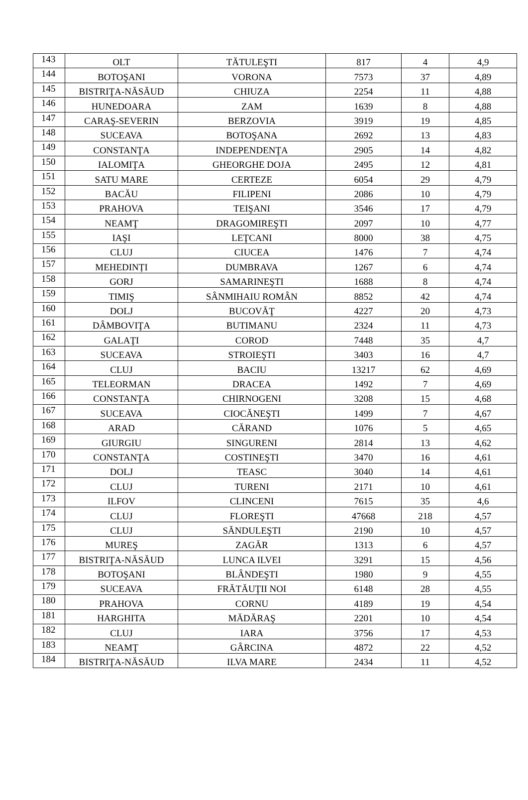| 143 | OLT | TĂTULEŞTI | 817 | 4 | 4,9 |
| 144 | BOTOŞANI | VORONA | 7573 | 37 | 4,89 |
| 145 | BISTRIŢA-NĂSĂUD | CHIUZA | 2254 | 11 | 4,88 |
| 146 | HUNEDOARA | ZAM | 1639 | 8 | 4,88 |
| 147 | CARAŞ-SEVERIN | BERZOVIA | 3919 | 19 | 4,85 |
| 148 | SUCEAVA | BOTOŞANA | 2692 | 13 | 4,83 |
| 149 | CONSTANŢA | INDEPENDENŢA | 2905 | 14 | 4,82 |
| 150 | IALOMIŢA | GHEORGHE DOJA | 2495 | 12 | 4,81 |
| 151 | SATU MARE | CERTEZE | 6054 | 29 | 4,79 |
| 152 | BACĂU | FILIPENI | 2086 | 10 | 4,79 |
| 153 | PRAHOVA | TEIŞANI | 3546 | 17 | 4,79 |
| 154 | NEAMŢ | DRAGOMIREŞTI | 2097 | 10 | 4,77 |
| 155 | IAŞI | LEŢCANI | 8000 | 38 | 4,75 |
| 156 | CLUJ | CIUCEA | 1476 | 7 | 4,74 |
| 157 | MEHEDINȚI | DUMBRAVA | 1267 | 6 | 4,74 |
| 158 | GORJ | SAMARINEŞTI | 1688 | 8 | 4,74 |
| 159 | TIMIŞ | SÂNMIHAIU ROMÂN | 8852 | 42 | 4,74 |
| 160 | DOLJ | BUCOVĂŢ | 4227 | 20 | 4,73 |
| 161 | DÂMBOVIŢA | BUTIMANU | 2324 | 11 | 4,73 |
| 162 | GALAŢI | COROD | 7448 | 35 | 4,7 |
| 163 | SUCEAVA | STROIEŞTI | 3403 | 16 | 4,7 |
| 164 | CLUJ | BACIU | 13217 | 62 | 4,69 |
| 165 | TELEORMAN | DRACEA | 1492 | 7 | 4,69 |
| 166 | CONSTANŢA | CHIRNOGENI | 3208 | 15 | 4,68 |
| 167 | SUCEAVA | CIOCĂNEŞTI | 1499 | 7 | 4,67 |
| 168 | ARAD | CĂRAND | 1076 | 5 | 4,65 |
| 169 | GIURGIU | SINGURENI | 2814 | 13 | 4,62 |
| 170 | CONSTANŢA | COSTINEŞTI | 3470 | 16 | 4,61 |
| 171 | DOLJ | TEASC | 3040 | 14 | 4,61 |
| 172 | CLUJ | TURENI | 2171 | 10 | 4,61 |
| 173 | ILFOV | CLINCENI | 7615 | 35 | 4,6 |
| 174 | CLUJ | FLOREŞTI | 47668 | 218 | 4,57 |
| 175 | CLUJ | SĂNDULEŞTI | 2190 | 10 | 4,57 |
| 176 | MUREŞ | ZAGĂR | 1313 | 6 | 4,57 |
| 177 | BISTRIŢA-NĂSĂUD | LUNCA ILVEI | 3291 | 15 | 4,56 |
| 178 | BOTOŞANI | BLÂNDEŞTI | 1980 | 9 | 4,55 |
| 179 | SUCEAVA | FRĂTĂUŢII NOI | 6148 | 28 | 4,55 |
| 180 | PRAHOVA | CORNU | 4189 | 19 | 4,54 |
| 181 | HARGHITA | MĂDĂRAŞ | 2201 | 10 | 4,54 |
| 182 | CLUJ | IARA | 3756 | 17 | 4,53 |
| 183 | NEAMŢ | GÂRCINA | 4872 | 22 | 4,52 |
| 184 | BISTRIŢA-NĂSĂUD | ILVA MARE | 2434 | 11 | 4,52 |